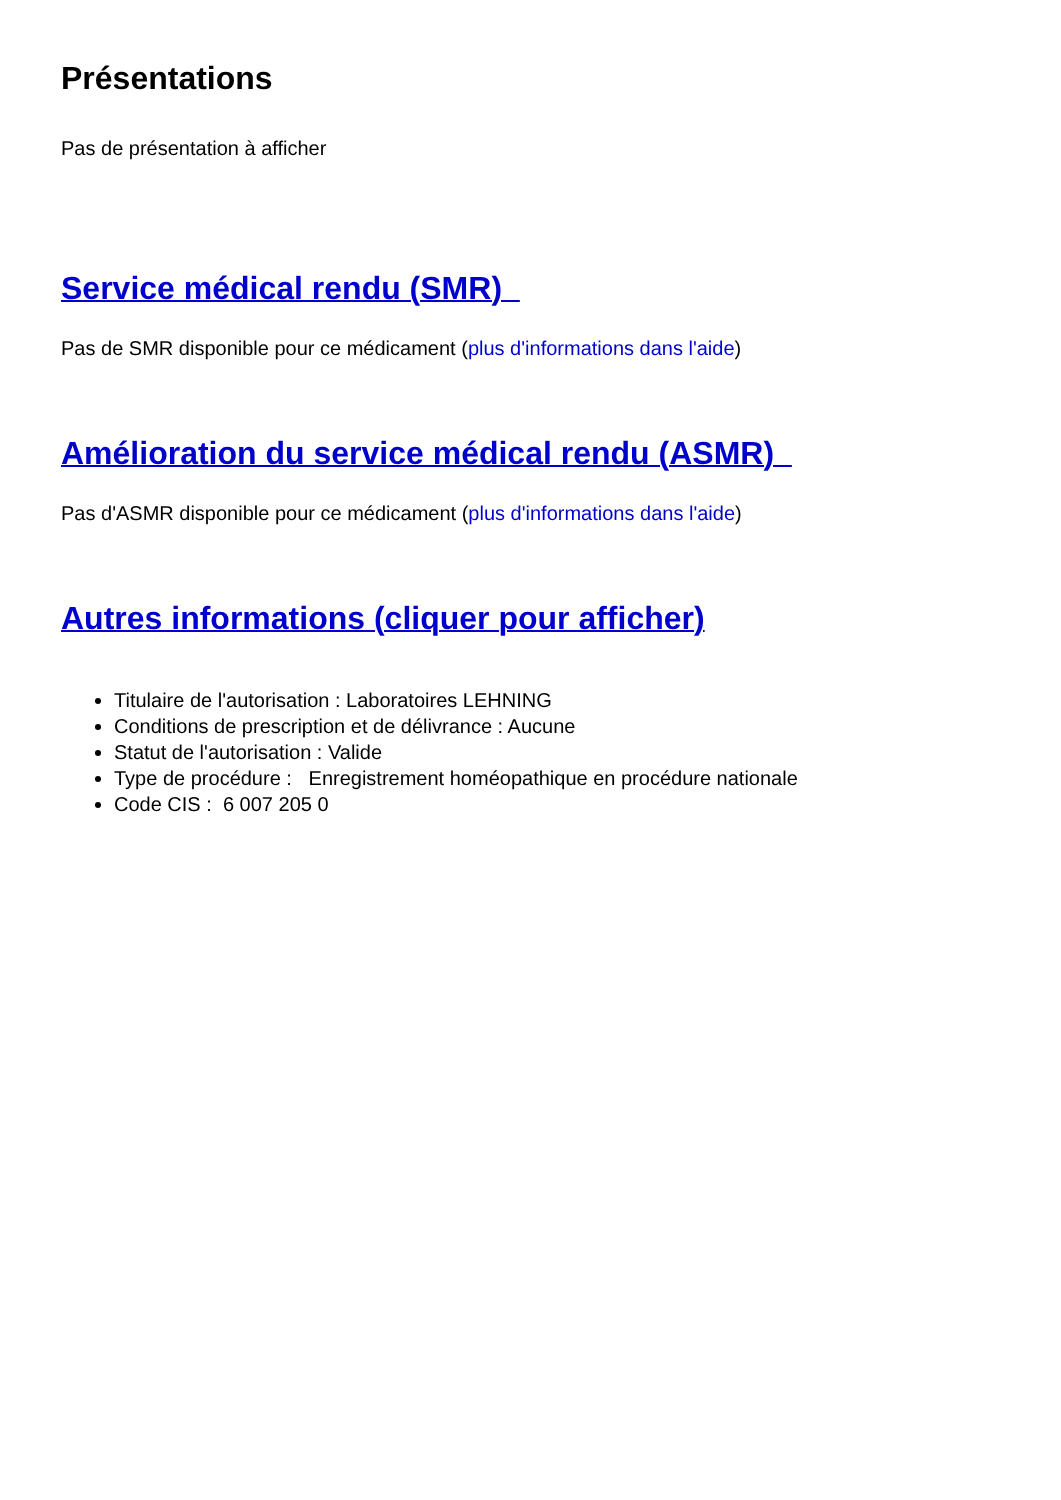Présentations
Pas de présentation à afficher
Service médical rendu (SMR)
Pas de SMR disponible pour ce médicament (plus d'informations dans l'aide)
Amélioration du service médical rendu (ASMR)
Pas d'ASMR disponible pour ce médicament (plus d'informations dans l'aide)
Autres informations (cliquer pour afficher)
Titulaire de l'autorisation : Laboratoires LEHNING
Conditions de prescription et de délivrance : Aucune
Statut de l'autorisation : Valide
Type de procédure : Enregistrement homéopathique en procédure nationale
Code CIS : 6 007 205 0